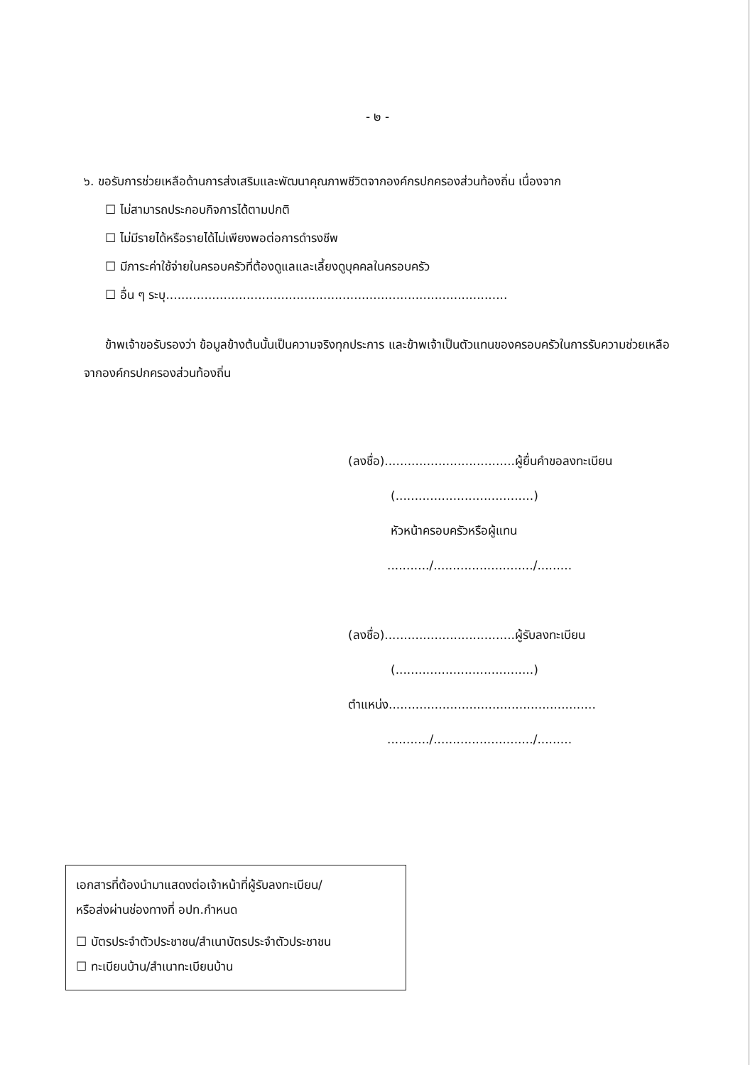- ๒ -
๖. ขอรับการช่วยเหลือด้านการส่งเสริมและพัฒนาคุณภาพชีวิตจากองค์กรปกครองส่วนท้องถิ่น เนื่องจาก
☐ ไม่สามารถประกอบกิจการได้ตามปกติ
☐ ไม่มีรายได้หรือรายได้ไม่เพียงพอต่อการดำรงชีพ
☐ มีภาระค่าใช้จ่ายในครอบครัวที่ต้องดูแลและเลี้ยงดูบุคคลในครอบครัว
☐ อื่น ๆ ระบุ.........................................................................................
ข้าพเจ้าขอรับรองว่า ข้อมูลข้างต้นนั้นเป็นความจริงทุกประการ และข้าพเจ้าเป็นตัวแทนของครอบครัวในการรับความช่วยเหลือจากองค์กรปกครองส่วนท้องถิ่น
(ลงชื่อ)..................................ผู้ยื่นคำขอลงทะเบียน
(....................................)
หัวหน้าครอบครัวหรือผู้แทน
.........../........................../.........
(ลงชื่อ)..................................ผู้รับลงทะเบียน
(....................................)
ตำแหน่ง......................................................
.........../........................../.........
เอกสารที่ต้องนำมาแสดงต่อเจ้าหน้าที่ผู้รับลงทะเบียน/
หรือส่งผ่านช่องทางที่ อปท.กำหนด
☐ บัตรประจำตัวประชาชน/สำเนาบัตรประจำตัวประชาชน
☐ ทะเบียนบ้าน/สำเนาทะเบียนบ้าน